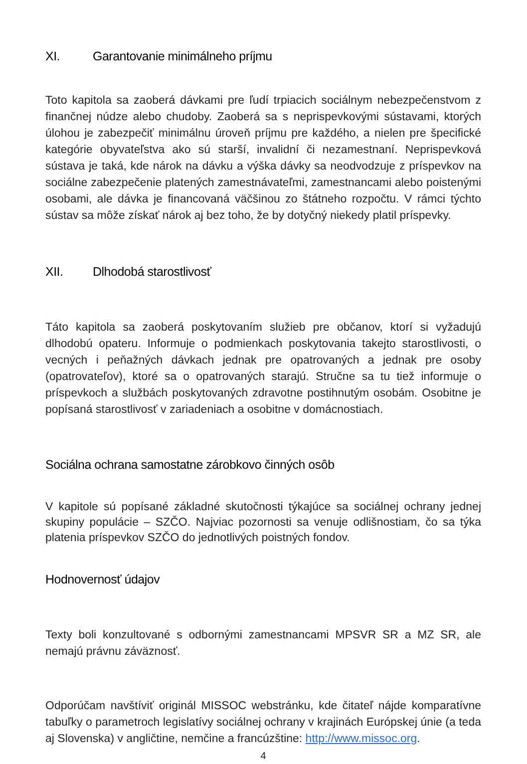XI. Garantovanie minimálneho príjmu
Toto kapitola sa zaoberá dávkami pre ľudí trpiacich sociálnym nebezpečenstvom z finančnej núdze alebo chudoby. Zaoberá sa s neprispevkovými sústavami, ktorých úlohou je zabezpečiť minimálnu úroveň príjmu pre každého, a nielen pre špecifické kategórie obyvateľstva ako sú starší, invalidní či nezamestnaní. Neprispevková sústava je taká, kde nárok na dávku a výška dávky sa neodvodzuje z príspevkov na sociálne zabezpečenie platených zamestnávateľmi, zamestnancami alebo poistenými osobami, ale dávka je financovaná väčšinou zo štátneho rozpočtu. V rámci týchto sústav sa môže získať nárok aj bez toho, že by dotyčný niekedy platil príspevky.
XII. Dlhodobá starostlivosť
Táto kapitola sa zaoberá poskytovaním služieb pre občanov, ktorí si vyžadujú dlhodobú opateru. Informuje o podmienkach poskytovania takejto starostlivosti, o vecných i peňažných dávkach jednak pre opatrovaných a jednak pre osoby (opatrovateľov), ktoré sa o opatrovaných starajú. Stručne sa tu tiež informuje o príspevkoch a službách poskytovaných zdravotne postihnutým osobám. Osobitne je popísaná starostlivosť v zariadeniach a osobitne v domácnostiach.
Sociálna ochrana samostatne zárobkovo činných osôb
V kapitole sú popísané základné skutočnosti týkajúce sa sociálnej ochrany jednej skupiny populácie – SZČO. Najviac pozornosti sa venuje odlišnostiam, čo sa týka platenia príspevkov SZČO do jednotlivých poistných fondov.
Hodnovernosť údajov
Texty boli konzultované s odbornými zamestnancami MPSVR SR a MZ SR, ale nemajú právnu záväznosť.
Odporúčam navštíviť originál MISSOC webstránku, kde čitateľ nájde komparatívne tabuľky o parametroch legislatívy sociálnej ochrany v krajinách Európskej únie (a teda aj Slovenska) v angličtine, nemčine a francúzštine: http://www.missoc.org.
4